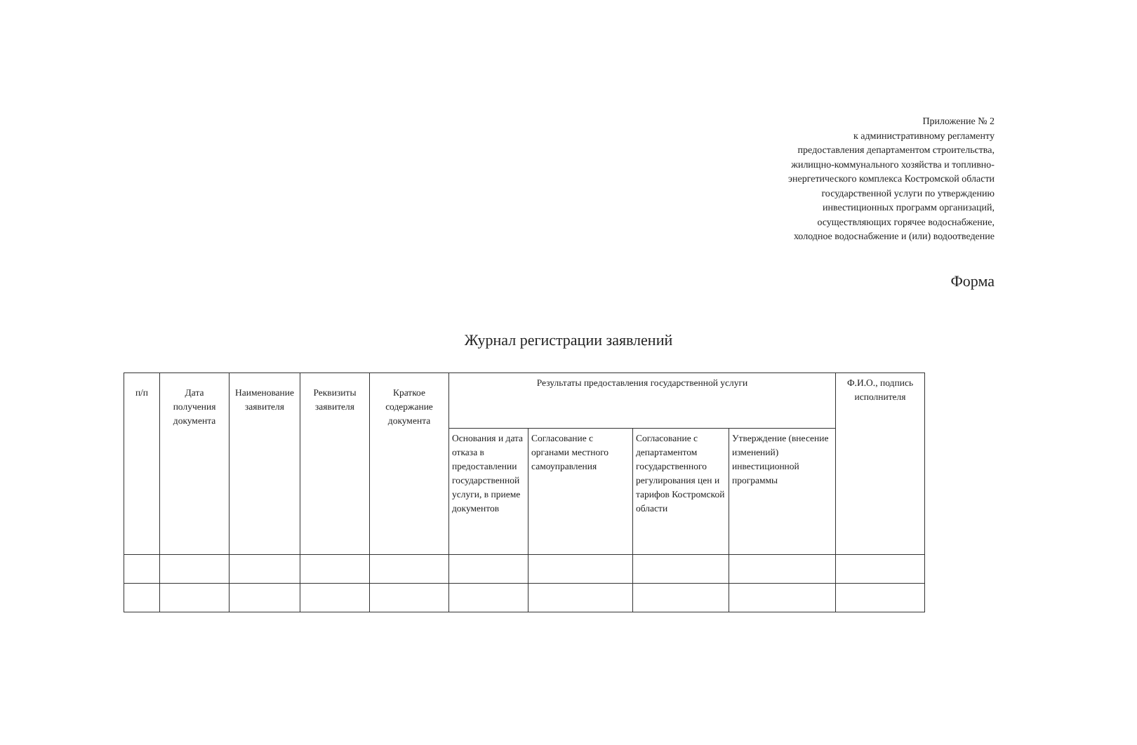Приложение № 2
к административному регламенту
предоставления департаментом строительства,
жилищно-коммунального хозяйства и топливно-
энергетического комплекса Костромской области
государственной услуги по утверждению
инвестиционных программ организаций,
осуществляющих горячее водоснабжение,
холодное водоснабжение и (или) водоотведение
Форма
Журнал регистрации заявлений
| п/п | Дата получения документа | Наименование заявителя | Реквизиты заявителя | Краткое содержание документа | Результаты предоставления государственной услуги | | | | Ф.И.О., подпись исполнителя |
| --- | --- | --- | --- | --- | --- | --- | --- | --- | --- |
| | | | | | Основания и дата отказа в предоставлении государственной услуги, в приеме документов | Согласование с органами местного самоуправления | Согласование с департаментом государственного регулирования цен и тарифов Костромской области | Утверждение (внесение изменений) инвестиционной программы | |